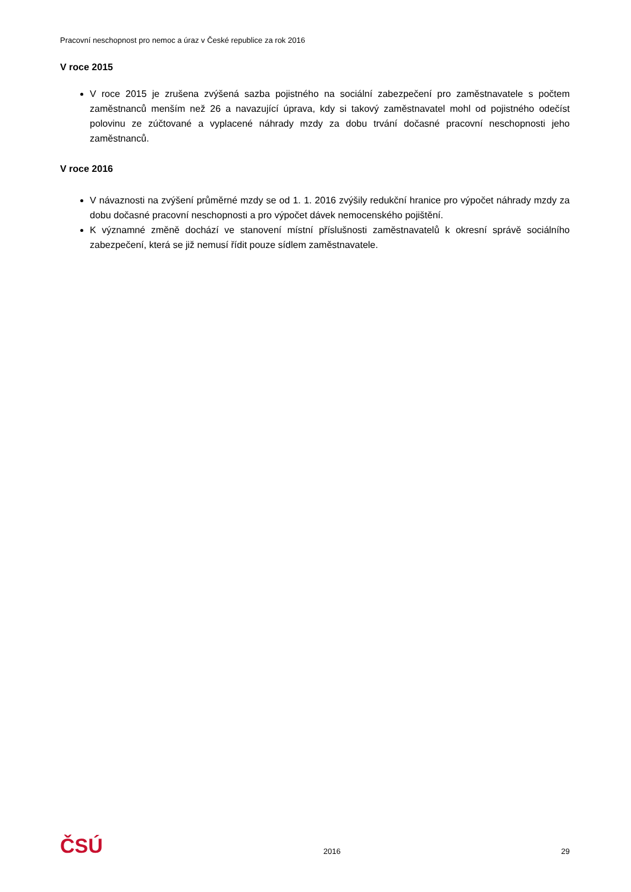Pracovní neschopnost pro nemoc a úraz v České republice za rok 2016
V roce 2015
V roce 2015 je zrušena zvýšená sazba pojistného na sociální zabezpečení pro zaměstnavatele s počtem zaměstnanců menším než 26 a navazující úprava, kdy si takový zaměstnavatel mohl od pojistného odečíst polovinu ze zúčtované a vyplacené náhrady mzdy za dobu trvání dočasné pracovní neschopnosti jeho zaměstnanců.
V roce 2016
V návaznosti na zvýšení průměrné mzdy se od 1. 1. 2016 zvýšily redukční hranice pro výpočet náhrady mzdy za dobu dočasné pracovní neschopnosti a pro výpočet dávek nemocenského pojištění.
K významné změně dochází ve stanovení místní příslušnosti zaměstnavatelů k okresní správě sociálního zabezpečení, která se již nemusí řídit pouze sídlem zaměstnavatele.
ČSÚ 2016 29